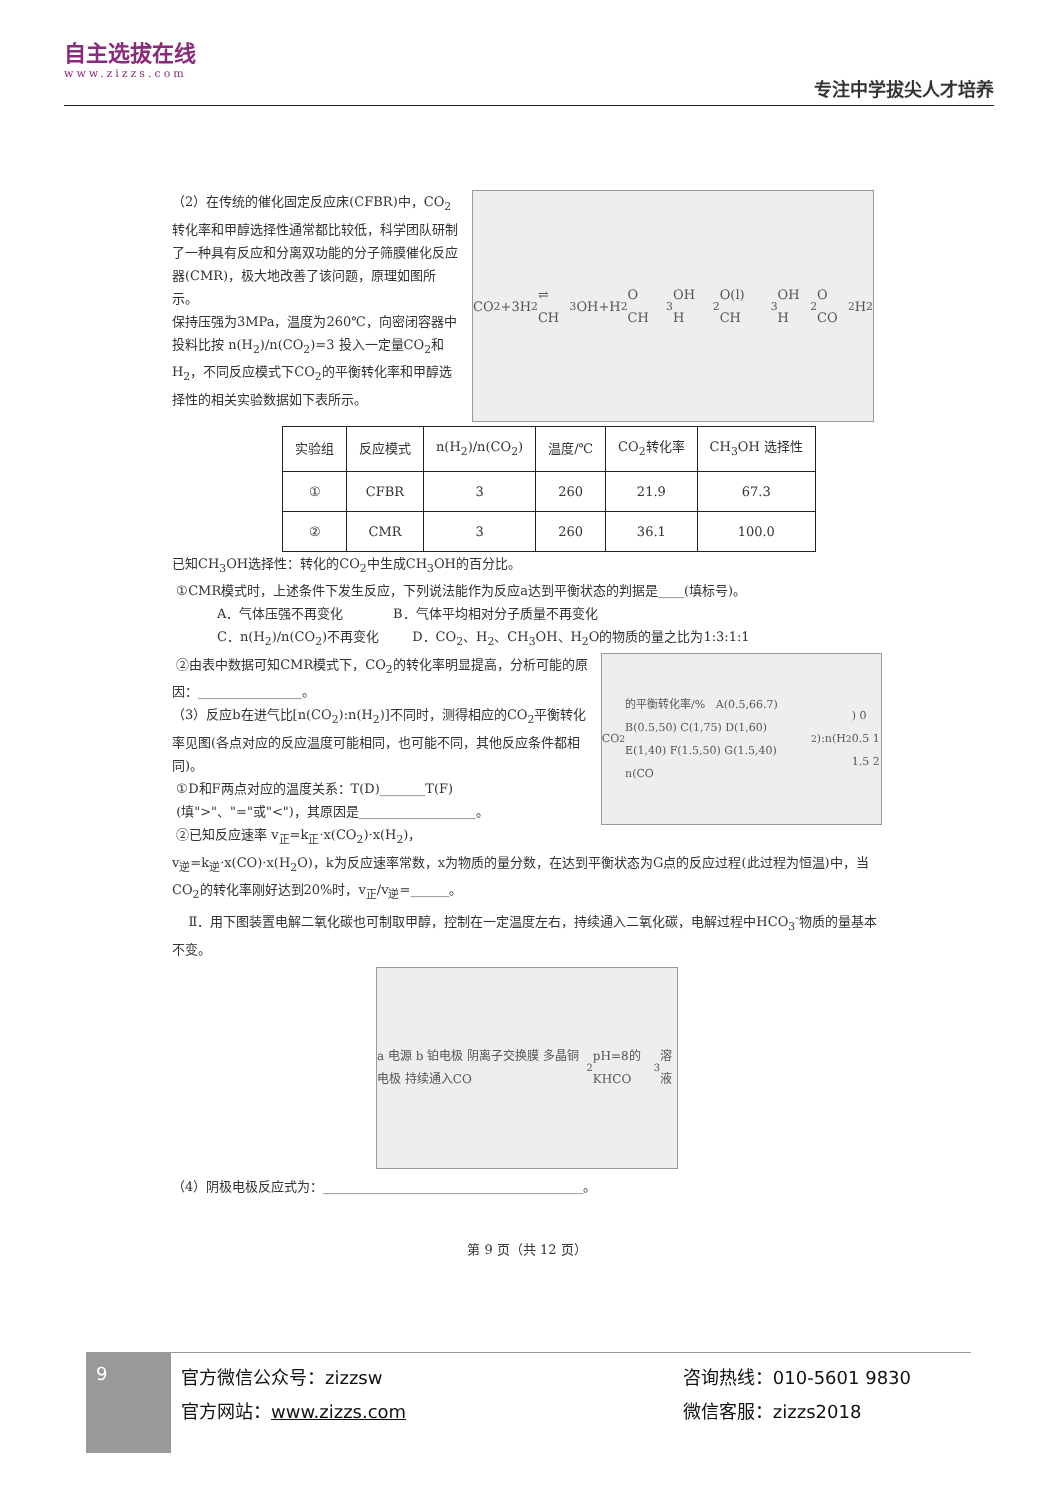自主选拔在线
www.zizzs.com
专注中学拔尖人才培养
（2）在传统的催化固定反应床(CFBR)中，CO<sub>2</sub>转化率和甲醇选择性通常都比较低，科学团队研制了一种具有反应和分离双功能的分子筛膜催化反应器(CMR)，极大地改善了该问题，原理如图所示。
保持压强为3MPa，温度为260℃，向密闭容器中投料比按 n(H<sub>2</sub>)/n(CO<sub>2</sub>)=3 投入一定量CO<sub>2</sub>和H<sub>2</sub>，不同反应模式下CO<sub>2</sub>的平衡转化率和甲醇选择性的相关实验数据如下表所示。
CO<sub>2</sub>+3H<sub>2</sub> ⇌ CH<sub>3</sub>OH+H<sub>2</sub>O CH<sub>3</sub>OH H<sub>2</sub>O(l) CH<sub>3</sub>OH H<sub>2</sub>O CO<sub>2</sub> H<sub>2</sub>
| 实验组 | 反应模式 | n(H<sub>2</sub>)/n(CO<sub>2</sub>) | 温度/℃ | CO<sub>2</sub>转化率 | CH<sub>3</sub>OH 选择性 |
| --- | --- | --- | --- | --- | --- |
| ① | CFBR | 3 | 260 | 21.9 | 67.3 |
| ② | CMR | 3 | 260 | 36.1 | 100.0 |
已知CH<sub>3</sub>OH选择性：转化的CO<sub>2</sub>中生成CH<sub>3</sub>OH的百分比。
①CMR模式时，上述条件下发生反应，下列说法能作为反应a达到平衡状态的判据是____(填标号)。
A．气体压强不再变化 B．气体平均相对分子质量不再变化
C．n(H<sub>2</sub>)/n(CO<sub>2</sub>)不再变化 D．CO<sub>2</sub>、H<sub>2</sub>、CH<sub>3</sub>OH、H<sub>2</sub>O的物质的量之比为1:3:1:1
②由表中数据可知CMR模式下，CO<sub>2</sub>的转化率明显提高，分析可能的原因：________________。
（3）反应b在进气比[n(CO<sub>2</sub>):n(H<sub>2</sub>)]不同时，测得相应的CO<sub>2</sub>平衡转化率见图(各点对应的反应温度可能相同，也可能不同，其他反应条件都相同)。
①D和F两点对应的温度关系：T(D)_______T(F)
(填">"、"="或"<")，其原因是__________________。
②已知反应速率 v<sub>正</sub>=k<sub>正</sub>·x(CO<sub>2</sub>)·x(H<sub>2</sub>)，
CO<sub>2</sub>的平衡转化率/% A(0.5,66.7) B(0.5,50) C(1,75) D(1,60) E(1,40) F(1.5,50) G(1.5,40) n(CO<sub>2</sub>):n(H<sub>2</sub>) 0 0.5 1 1.5 2
v<sub>逆</sub>=k<sub>逆</sub>·x(CO)·x(H<sub>2</sub>O)，k为反应速率常数，x为物质的量分数，在达到平衡状态为G点的反应过程(此过程为恒温)中，当CO<sub>2</sub>的转化率刚好达到20%时，v<sub>正</sub>/v<sub>逆</sub>=______。
Ⅱ．用下图装置电解二氧化碳也可制取甲醇，控制在一定温度左右，持续通入二氧化碳，电解过程中HCO<sub>3</sub><sup>-</sup>物质的量基本不变。
a 电源 b 铂电极 阴离子交换膜 多晶铜电极 持续通入CO<sub>2</sub> pH=8的KHCO<sub>3</sub>溶液
（4）阴极电极反应式为：________________________________________。
第 9 页（共 12 页）
9
官方微信公众号：zizzsw
官方网站：www.zizzs.com
咨询热线：010-5601 9830
微信客服：zizzs2018